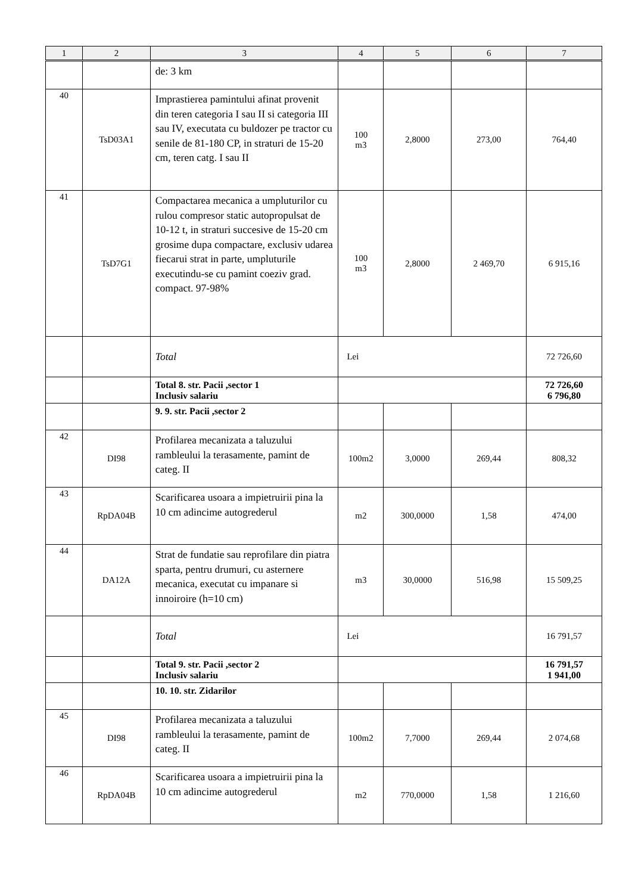| 1 | 2 | 3 | 4 | 5 | 6 | 7 |
| --- | --- | --- | --- | --- | --- | --- |
| | | de: 3 km | | | | |
| 40 | TsD03A1 | Imprastierea pamintului afinat provenit din teren categoria I sau II si categoria III sau IV, executata cu buldozer pe tractor cu senile de 81-180 CP, in straturi de 15-20 cm, teren catg. I sau II | 100 m3 | 2,8000 | 273,00 | 764,40 |
| 41 | TsD7G1 | Compactarea mecanica a umpluturilor cu rulou compresor static autopropulsat de 10-12 t, in straturi succesive de 15-20 cm grosime dupa compactare, exclusiv udarea fiecarui strat in parte, umpluturile executindu-se cu pamint coeziv grad. compact. 97-98% | 100 m3 | 2,8000 | 2 469,70 | 6 915,16 |
| | | Total | Lei | | | 72 726,60 |
| | | Total 8. str. Pacii ,sector 1 Inclusiv salariu | | | | 72 726,60 6 796,80 |
| | | 9. 9. str. Pacii ,sector 2 | | | | |
| 42 | DI98 | Profilarea mecanizata a taluzului rambleului la terasamente, pamint de categ. II | 100m2 | 3,0000 | 269,44 | 808,32 |
| 43 | RpDA04B | Scarificarea usoara a impietruirii pina la 10 cm adincime autogrederul | m2 | 300,0000 | 1,58 | 474,00 |
| 44 | DA12A | Strat de fundatie sau reprofilare din piatra sparta, pentru drumuri, cu asternere mecanica, executat cu impanare si innoiroire (h=10 cm) | m3 | 30,0000 | 516,98 | 15 509,25 |
| | | Total | Lei | | | 16 791,57 |
| | | Total 9. str. Pacii ,sector 2 Inclusiv salariu | | | | 16 791,57 1 941,00 |
| | | 10. 10. str. Zidarilor | | | | |
| 45 | DI98 | Profilarea mecanizata a taluzului rambleului la terasamente, pamint de categ. II | 100m2 | 7,7000 | 269,44 | 2 074,68 |
| 46 | RpDA04B | Scarificarea usoara a impietruirii pina la 10 cm adincime autogrederul | m2 | 770,0000 | 1,58 | 1 216,60 |